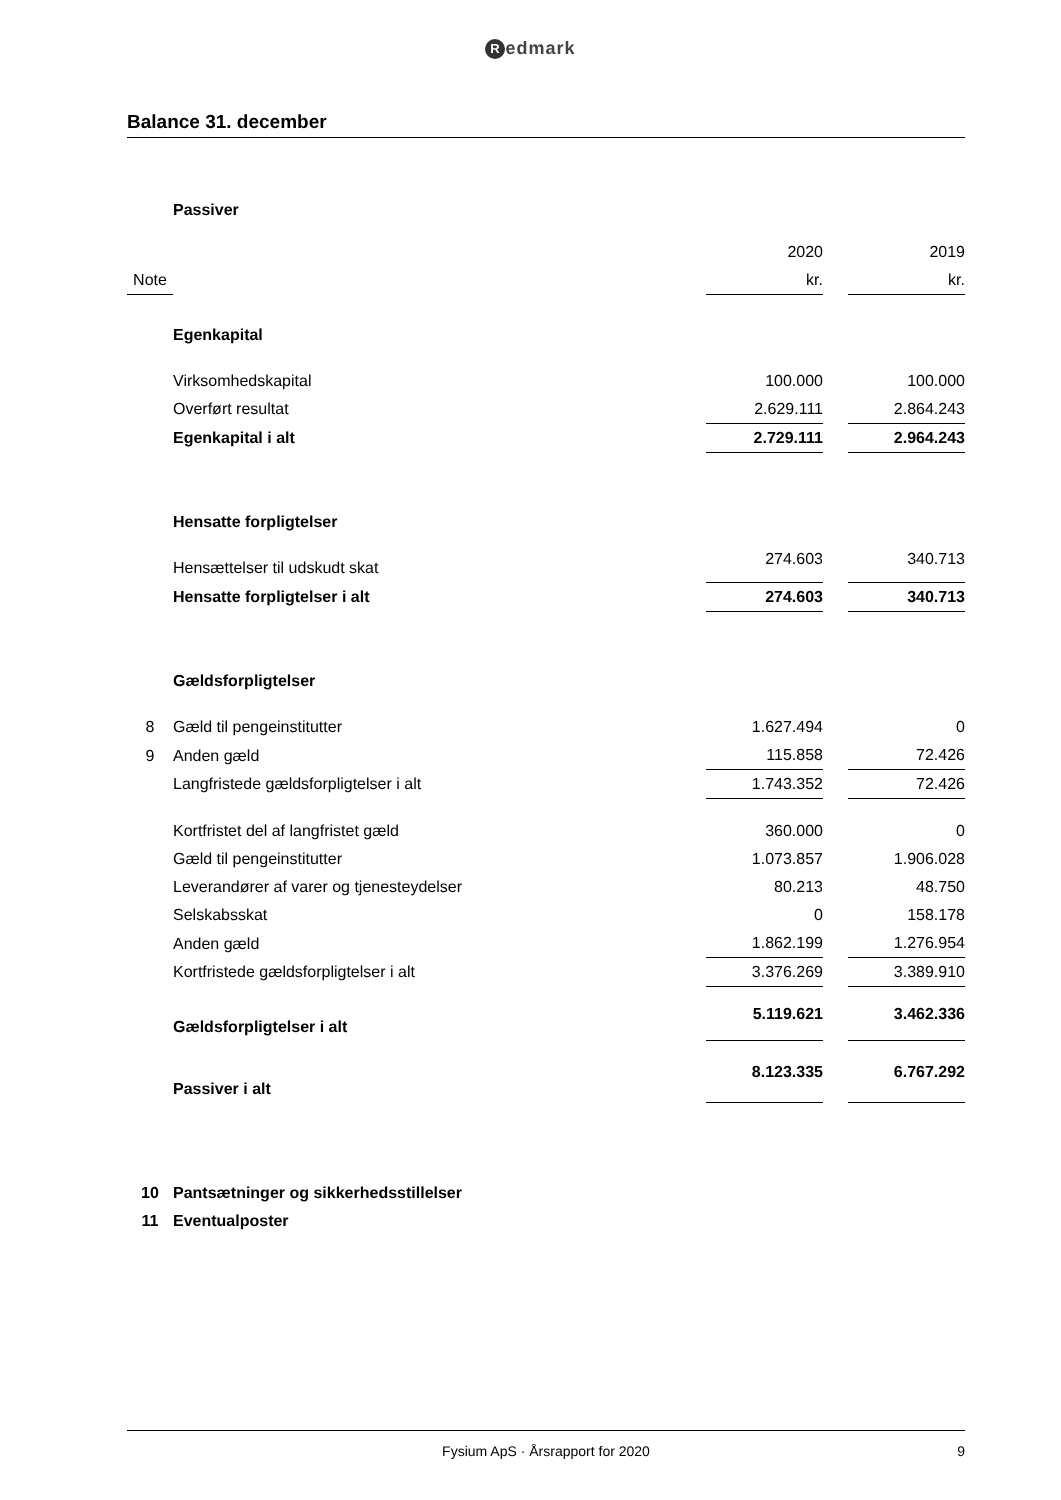Redmark
Balance 31. december
| | Passiver | | | |
| | | 2020 | | 2019 |
| Note | | kr. | | kr. |
| | Egenkapital | | | |
| | Virksomhedskapital | 100.000 | | 100.000 |
| | Overført resultat | 2.629.111 | | 2.864.243 |
| | Egenkapital i alt | 2.729.111 | | 2.964.243 |
| | Hensatte forpligtelser | | | |
| | Hensættelser til udskudt skat | 274.603 | | 340.713 |
| | Hensatte forpligtelser i alt | 274.603 | | 340.713 |
| | Gældsforpligtelser | | | |
| 8 | Gæld til pengeinstitutter | 1.627.494 | | 0 |
| 9 | Anden gæld | 115.858 | | 72.426 |
| | Langfristede gældsforpligtelser i alt | 1.743.352 | | 72.426 |
| | Kortfristet del af langfristet gæld | 360.000 | | 0 |
| | Gæld til pengeinstitutter | 1.073.857 | | 1.906.028 |
| | Leverandører af varer og tjenesteydelser | 80.213 | | 48.750 |
| | Selskabsskat | 0 | | 158.178 |
| | Anden gæld | 1.862.199 | | 1.276.954 |
| | Kortfristede gældsforpligtelser i alt | 3.376.269 | | 3.389.910 |
| | Gældsforpligtelser i alt | 5.119.621 | | 3.462.336 |
| | Passiver i alt | 8.123.335 | | 6.767.292 |
| 10 | Pantsætninger og sikkerhedsstillelser | | | |
| 11 | Eventualposter | | | |
Fysium ApS · Årsrapport for 2020 9